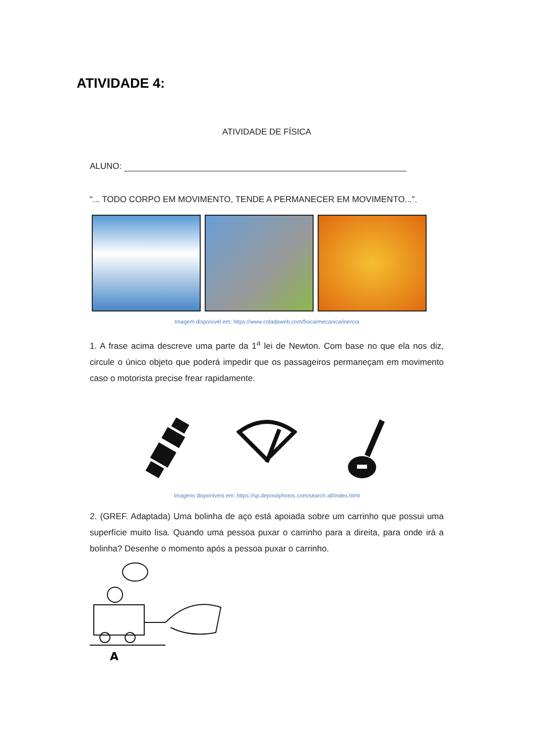ATIVIDADE 4:
ATIVIDADE DE FÍSICA
ALUNO:
“... TODO CORPO EM MOVIMENTO, TENDE A PERMANECER EM MOVIMENTO...”.
Imagem disponível em: https://www.coladaweb.com/fisica/mecanica/inercia
1. A frase acima descreve uma parte da 1<sup>a</sup> lei de Newton. Com base no que ela nos diz, circule o único objeto que poderá impedir que os passageiros permaneçam em movimento caso o motorista precise frear rapidamente.
Imagens disponíveis em: https://sp.depositphotos.com/search-all/index.html
2. (GREF. Adaptada) Uma bolinha de aço está apoiada sobre um carrinho que possui uma superfície muito lisa. Quando uma pessoa puxar o carrinho para a direita, para onde irá a bolinha? Desenhe o momento após a pessoa puxar o carrinho.
A